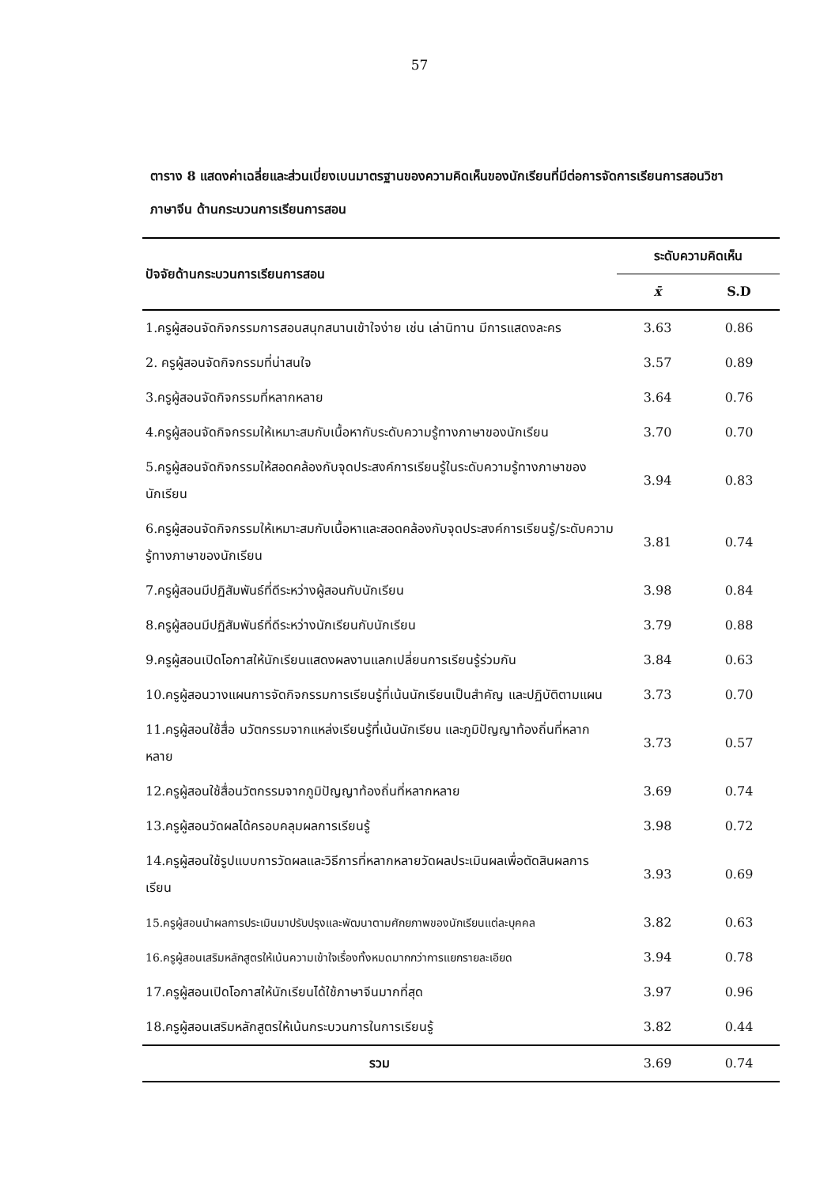57
ตาราง 8 แสดงค่าเฉลี่ยและส่วนเบี่ยงเบนมาตรฐานของความคิดเห็นของนักเรียนที่มีต่อการจัดการเรียนการสอนวิชาภาษาจีน ด้านกระบวนการเรียนการสอน
| ปัจจัยด้านกระบวนการเรียนการสอน | ระดับความคิดเห็น | |
| --- | --- | --- |
| | x̄ | S.D |
| 1.ครูผู้สอนจัดกิจกรรมการสอนสนุกสนานเข้าใจง่าย เช่น เล่านิทาน มีการแสดงละคร | 3.63 | 0.86 |
| 2. ครูผู้สอนจัดกิจกรรมที่น่าสนใจ | 3.57 | 0.89 |
| 3.ครูผู้สอนจัดกิจกรรมที่หลากหลาย | 3.64 | 0.76 |
| 4.ครูผู้สอนจัดกิจกรรมให้เหมาะสมกับเนื้อหากับระดับความรู้ทางภาษาของนักเรียน | 3.70 | 0.70 |
| 5.ครูผู้สอนจัดกิจกรรมให้สอดคล้องกับจุดประสงค์การเรียนรู้ในระดับความรู้ทางภาษาของนักเรียน | 3.94 | 0.83 |
| 6.ครูผู้สอนจัดกิจกรรมให้เหมาะสมกับเนื้อหาและสอดคล้องกับจุดประสงค์การเรียนรู้/ระดับความรู้ทางภาษาของนักเรียน | 3.81 | 0.74 |
| 7.ครูผู้สอนมีปฏิสัมพันธ์ที่ดีระหว่างผู้สอนกับนักเรียน | 3.98 | 0.84 |
| 8.ครูผู้สอนมีปฏิสัมพันธ์ที่ดีระหว่างนักเรียนกับนักเรียน | 3.79 | 0.88 |
| 9.ครูผู้สอนเปิดโอกาสให้นักเรียนแสดงผลงานแลกเปลี่ยนการเรียนรู้ร่วมกัน | 3.84 | 0.63 |
| 10.ครูผู้สอนวางแผนการจัดกิจกรรมการเรียนรู้ที่เน้นนักเรียนเป็นสำคัญ และปฏิบัติตามแผน | 3.73 | 0.70 |
| 11.ครูผู้สอนใช้สื่อ นวัตกรรมจากแหล่งเรียนรู้ที่เน้นนักเรียน และภูมิปัญญาท้องถิ่นที่หลากหลาย | 3.73 | 0.57 |
| 12.ครูผู้สอนใช้สื่อนวัตกรรมจากภูมิปัญญาท้องถิ่นที่หลากหลาย | 3.69 | 0.74 |
| 13.ครูผู้สอนวัดผลได้ครอบคลุมผลการเรียนรู้ | 3.98 | 0.72 |
| 14.ครูผู้สอนใช้รูปแบบการวัดผลและวิธีการที่หลากหลายวัดผลประเมินผลเพื่อตัดสินผลการเรียน | 3.93 | 0.69 |
| 15.ครูผู้สอนนำผลการประเมินมาปรับปรุงและพัฒนาตามศักยภาพของนักเรียนแต่ละบุคคล | 3.82 | 0.63 |
| 16.ครูผู้สอนเสริมหลักสูตรให้เน้นความเข้าใจเรื่องทั้งหมดมากกว่าการแยกรายละเอียด | 3.94 | 0.78 |
| 17.ครูผู้สอนเปิดโอกาสให้นักเรียนได้ใช้ภาษาจีนมากที่สุด | 3.97 | 0.96 |
| 18.ครูผู้สอนเสริมหลักสูตรให้เน้นกระบวนการในการเรียนรู้ | 3.82 | 0.44 |
| รวม | 3.69 | 0.74 |